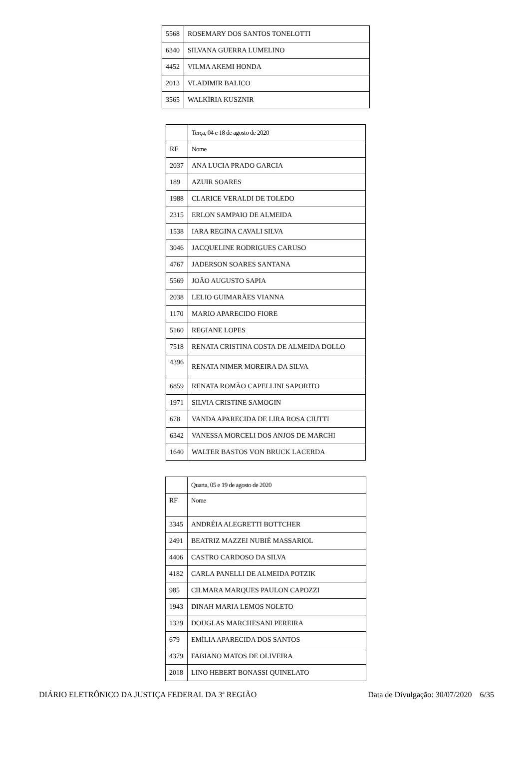| 5568 | ROSEMARY DOS SANTOS TONELOTTI |
| 6340 | SILVANA GUERRA LUMELINO |
| 4452 | VILMA AKEMI HONDA |
| 2013 | VLADIMIR BALICO |
| 3565 | WALKÍRIA KUSZNIR |
| | Terça, 04 e 18 de agosto de 2020 |
| RF | Nome |
| 2037 | ANA LUCIA PRADO GARCIA |
| 189 | AZUIR SOARES |
| 1988 | CLARICE VERALDI DE TOLEDO |
| 2315 | ERLON SAMPAIO DE ALMEIDA |
| 1538 | IARA REGINA CAVALI SILVA |
| 3046 | JACQUELINE RODRIGUES CARUSO |
| 4767 | JADERSON SOARES SANTANA |
| 5569 | JOÃO AUGUSTO SAPIA |
| 2038 | LELIO GUIMARÃES VIANNA |
| 1170 | MARIO APARECIDO FIORE |
| 5160 | REGIANE LOPES |
| 7518 | RENATA CRISTINA COSTA DE ALMEIDA DOLLO |
| 4396 | RENATA NIMER MOREIRA DA SILVA |
| 6859 | RENATA ROMÃO CAPELLINI SAPORITO |
| 1971 | SILVIA CRISTINE SAMOGIN |
| 678 | VANDA APARECIDA DE LIRA ROSA CIUTTI |
| 6342 | VANESSA MORCELI DOS ANJOS DE MARCHI |
| 1640 | WALTER BASTOS VON BRUCK LACERDA |
| | Quarta, 05 e 19 de agosto de 2020 |
| RF | Nome |
| 3345 | ANDRÉIA ALEGRETTI BOTTCHER |
| 2491 | BEATRIZ MAZZEI NUBIÉ MASSARIOL |
| 4406 | CASTRO CARDOSO DA SILVA |
| 4182 | CARLA PANELLI DE ALMEIDA POTZIK |
| 985 | CILMARA MARQUES PAULON CAPOZZI |
| 1943 | DINAH MARIA LEMOS NOLETO |
| 1329 | DOUGLAS MARCHESANI PEREIRA |
| 679 | EMÍLIA APARECIDA DOS SANTOS |
| 4379 | FABIANO MATOS DE OLIVEIRA |
| 2018 | LINO HEBERT BONASSI QUINELATO |
DIÁRIO ELETRÔNICO DA JUSTIÇA FEDERAL DA 3ª REGIÃO Data de Divulgação: 30/07/2020 6/35